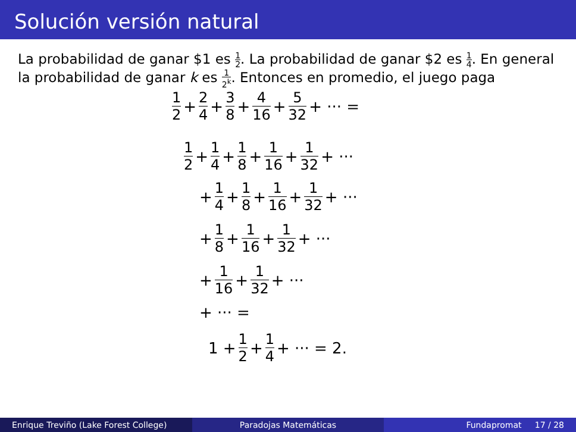Solución versión natural
La probabilidad de ganar $1 es 1 2. La probabilidad de ganar $2 es 1 4. En general la probabilidad de ganar k es 1 2<sup>k</sup>. Entonces en promedio, el juego paga
1 2 + 2 4 + 3 8 + 4 16 + 5 32 + ··· =
1 2 + 1 4 + 1 8 + 1 16 + 1 32 + ···
+ 1 4 + 1 8 + 1 16 + 1 32 + ···
+ 1 8 + 1 16 + 1 32 + ···
+ 1 16 + 1 32 + ···
+ ··· =
1 + 1 2 + 1 4 + ··· = 2.
Enrique Treviño (Lake Forest College)
Paradojas Matemáticas Fundapromat 17 / 28